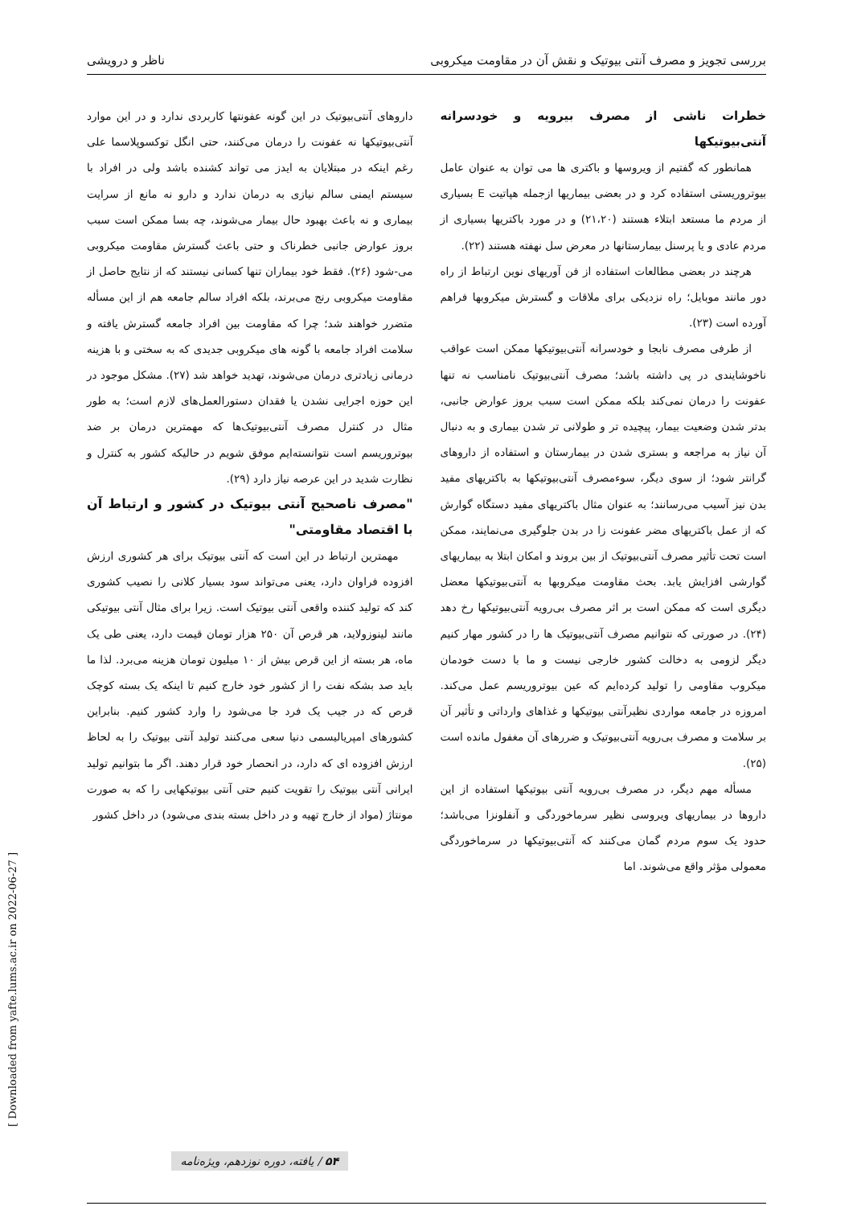بررسی تجویز و مصرف آنتی بیوتیک و نقش آن در مقاومت میکروبی ناظر و درویشی
خطرات ناشی از مصرف بیرویه و خودسرانه آنتی‌بیوتیکها
همانطور که گفتیم از ویروسها و باکتری ها می توان به عنوان عامل بیوتروریستی استفاده کرد و در بعضی بیماریها ازجمله هپاتیت E بسیاری از مردم ما مستعد ابتلاء هستند (۲۱،۲۰) و در مورد باکتریها بسیاری از مردم عادی و یا پرسنل بیمارستانها در معرض سل نهفته هستند (۲۲).
هرچند در بعضی مطالعات استفاده از فن آوریهای نوین ارتباط از راه دور مانند موبایل؛ راه نزدیکی برای ملاقات و گسترش میکروبها فراهم آورده است (۲۳).
از طرفی مصرف نابجا و خودسرانه آنتی‌بیوتیکها ممکن است عواقب ناخوشایندی در پی داشته باشد؛ مصرف آنتی‌بیوتیک نامناسب نه تنها عفونت را درمان نمی‌کند بلکه ممکن است سبب بروز عوارض جانبی، بدتر شدن وضعیت بیمار، پیچیده تر و طولانی تر شدن بیماری و به دنبال آن نیاز به مراجعه و بستری شدن در بیمارستان و استفاده از داروهای گرانتر شود؛ از سوی دیگر، سوءمصرف آنتی‌بیوتیکها به باکتریهای مفید بدن نیز آسیب می‌رسانند؛ به عنوان مثال باکتریهای مفید دستگاه گوارش که از عمل باکتریهای مضر عفونت زا در بدن جلوگیری می‌نمایند، ممکن است تحت تأثیر مصرف آنتی‌بیوتیک از بین بروند و امکان ابتلا به بیماریهای گوارشی افزایش یابد. بحث مقاومت میکروبها به آنتی‌بیوتیکها معضل دیگری است که ممکن است بر اثر مصرف بی‌رویه آنتی‌بیوتیکها رخ دهد (۲۴). در صورتی که نتوانیم مصرف آنتی‌بیوتیک ها را در کشور مهار کنیم دیگر لزومی به دخالت کشور خارجی نیست و ما با دست خودمان میکروب مقاومی را تولید کرده‌ایم که عین بیوتروریسم عمل می‌کند. امروزه در جامعه مواردی نظیرآنتی بیوتیکها و غذاهای وارداتی و تأثیر آن بر سلامت و مصرف بی‌رویه آنتی‌بیوتیک و ضررهای آن مغفول مانده است (۲۵).
مسأله مهم دیگر، در مصرف بی‌رویه آنتی بیوتیکها استفاده از این داروها در بیماریهای ویروسی نظیر سرماخوردگی و آنفلونزا می‌باشد؛ حدود یک سوم مردم گمان می‌کنند که آنتی‌بیوتیکها در سرماخوردگی معمولی مؤثر واقع می‌شوند. اما
داروهای آنتی‌بیوتیک در این گونه عفونتها کاربردی ندارد و در این موارد آنتی‌بیوتیکها نه عفونت را درمان می‌کنند، حتی انگل توکسوپلاسما علی رغم اینکه در مبتلایان به ایدز می تواند کشنده باشد ولی در افراد با سیستم ایمنی سالم نیازی به درمان ندارد و دارو نه مانع از سرایت بیماری و نه باعث بهبود حال بیمار می‌شوند، چه بسا ممکن است سبب بروز عوارض جانبی خطرناک و حتی باعث گسترش مقاومت میکروبی می-شود (۲۶). فقط خود بیماران تنها کسانی نیستند که از نتایج حاصل از مقاومت میکروبی رنج می‌برند، بلکه افراد سالم جامعه هم از این مسأله متضرر خواهند شد؛ چرا که مقاومت بین افراد جامعه گسترش یافته و سلامت افراد جامعه با گونه های میکروبی جدیدی که به سختی و با هزینه درمانی زیادتری درمان می‌شوند، تهدید خواهد شد (۲۷). مشکل موجود در این حوزه اجرایی نشدن یا فقدان دستورالعمل‌های لازم است؛ به طور مثال در کنترل مصرف آنتی‌بیوتیک‌ها که مهمترین درمان بر ضد بیوتروریسم است نتوانسته‌ایم موفق شویم در حالیکه کشور به کنترل و نظارت شدید در این عرصه نیاز دارد (۲۹).
"مصرف ناصحیح آنتی بیوتیک در کشور و ارتباط آن با اقتصاد مقاومتی"
مهمترین ارتباط در این است که آنتی بیوتیک برای هر کشوری ارزش افزوده فراوان دارد، یعنی می‌تواند سود بسیار کلانی را نصیب کشوری کند که تولید کننده واقعی آنتی بیوتیک است. زیرا برای مثال آنتی بیوتیکی مانند لینوزولاید، هر قرص آن ۲۵۰ هزار تومان قیمت دارد، یعنی طی یک ماه، هر بسته از این قرص بیش از ۱۰ میلیون تومان هزینه می‌برد. لذا ما باید صد بشکه نفت را از کشور خود خارج کنیم تا اینکه یک بسته کوچک قرص که در جیب یک فرد جا می‌شود را وارد کشور کنیم. بنابراین کشورهای امپریالیسمی دنیا سعی می‌کنند تولید آنتی بیوتیک را به لحاظ ارزش افزوده ای که دارد، در انحصار خود قرار دهند. اگر ما بتوانیم تولید ایرانی آنتی بیوتیک را تقویت کنیم حتی آنتی بیوتیکهایی را که به صورت مونتاژ (مواد از خارج تهیه و در داخل بسته بندی می‌شود) در داخل کشور
[ Downloaded from yafte.lums.ac.ir on 2022-06-27 ]
۵۴ / یافته، دوره نوزدهم، ویژه‌نامه